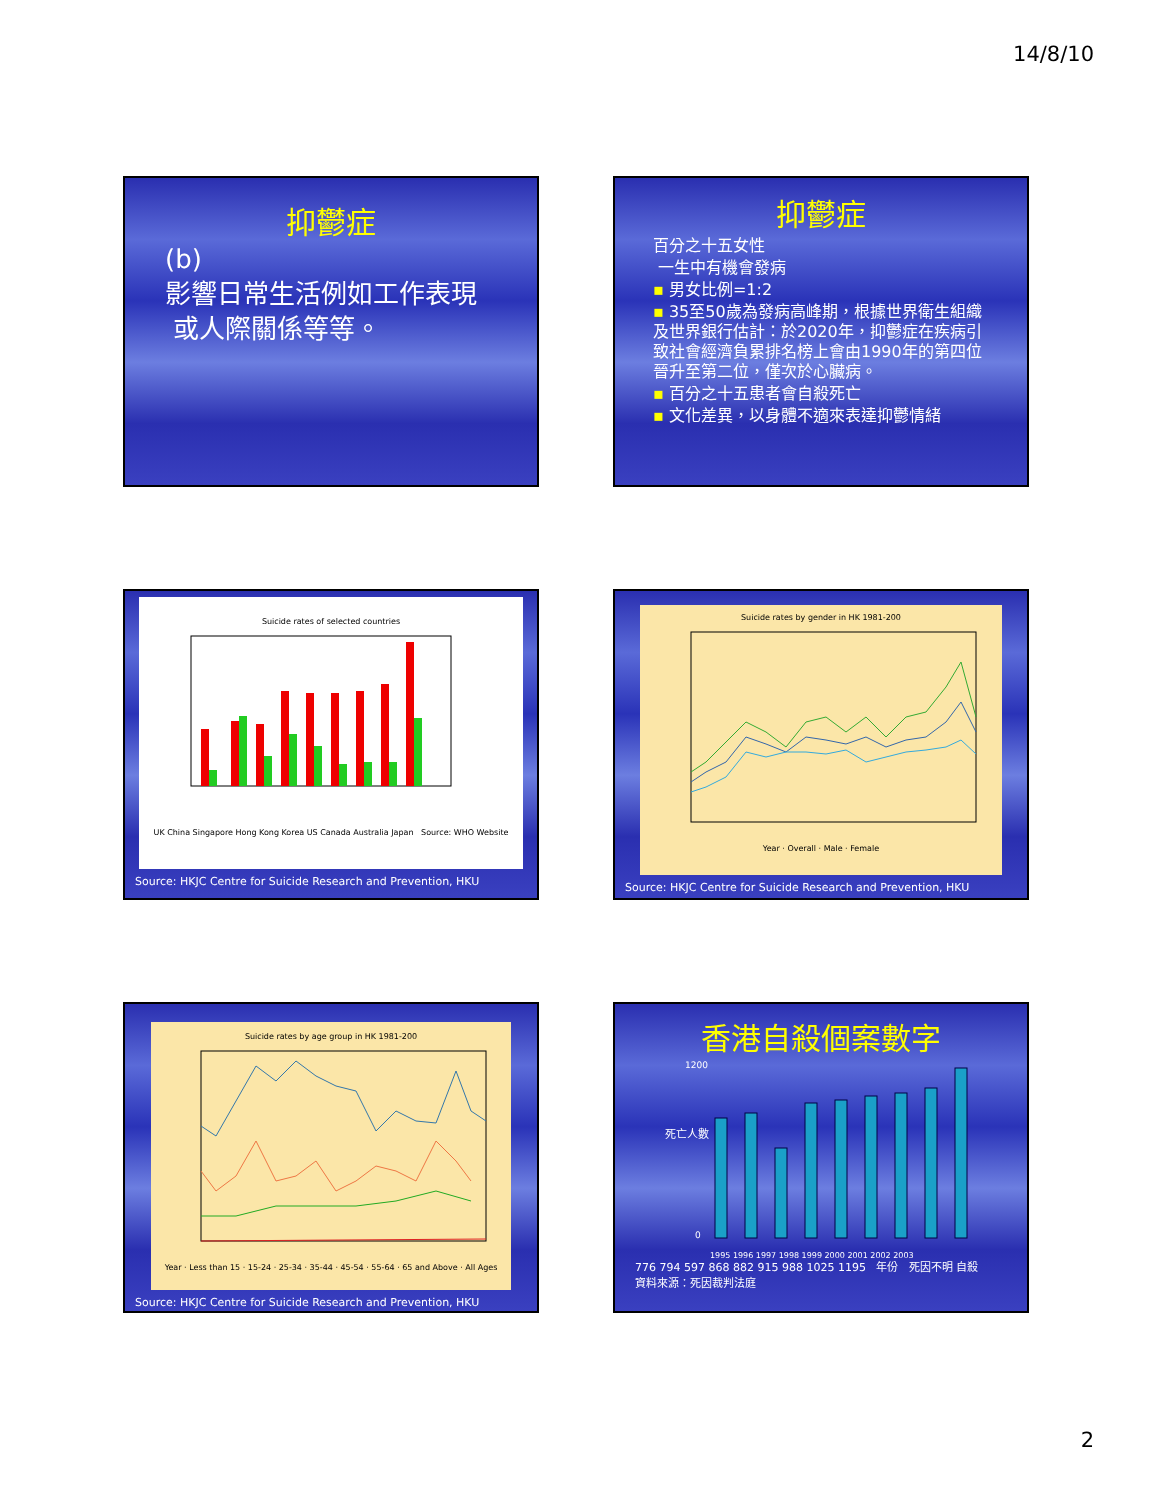14/8/10
抑鬱症
(b)
影響日常生活例如工作表現
或人際關係等等。
抑鬱症
百分之十五女性
一生中有機會發病
▪ 男女比例=1:2
▪ 35至50歲為發病高峰期，根據世界衛生組織及世界銀行估計：於2020年，抑鬱症在疾病引致社會經濟負累排名榜上會由1990年的第四位晉升至第二位，僅次於心臟病。
▪ 百分之十五患者會自殺死亡
▪ 文化差異，以身體不適來表達抑鬱情緒
Suicide rates of selected countries
UK China Singapore Hong Kong Korea US Canada Australia Japan Source: WHO Website
Source: HKJC Centre for Suicide Research and Prevention, HKU
Suicide rates by gender in HK 1981-200
Year · Overall · Male · Female
Source: HKJC Centre for Suicide Research and Prevention, HKU
Suicide rates by age group in HK 1981-200
Year · Less than 15 · 15-24 · 25-34 · 35-44 · 45-54 · 55-64 · 65 and Above · All Ages
Source: HKJC Centre for Suicide Research and Prevention, HKU
香港自殺個案數字
1200
0
死亡人數
1995 1996 1997 1998 1999 2000 2001 2002 2003
776 794 597 868 882 915 988 1025 1195 年份 死因不明 自殺
資料來源：死因裁判法庭
2